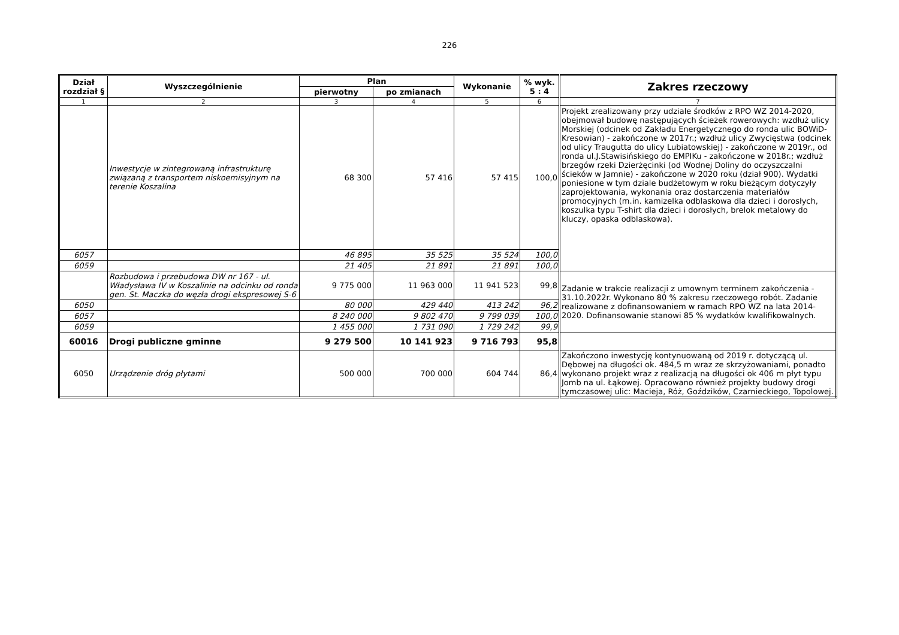226
| Dział rozdział § | Wyszczególnienie | Plan | | Wykonanie | % wyk. 5 : 4 | Zakres rzeczowy |
| --- | --- | --- | --- | --- | --- | --- |
| | | pierwotny | po zmianach | | | |
| 1 | 2 | 3 | 4 | 5 | 6 | 7 |
| | Inwestycje w zintegrowaną infrastrukturę związaną z transportem niskoemisyjnym na terenie Koszalina | 68 300 | 57 416 | 57 415 | 100,0 | Projekt zrealizowany przy udziale środków z RPO WZ 2014-2020, obejmował budowę następujących ścieżek rowerowych: wzdłuż ulicy Morskiej (odcinek od Zakładu Energetycznego do ronda ulic BOWiD-Kresowian) - zakończone w 2017r.; wzdłuż ulicy Zwycięstwa (odcinek od ulicy Traugutta do ulicy Lubiatowskiej) - zakończone w 2019r., od ronda ul.J.Stawisińskiego do EMPIKu - zakończone w 2018r.; wzdłuż brzegów rzeki Dzierżęcinki (od Wodnej Doliny do oczyszczalni ścieków w Jamnie) - zakończone w 2020 roku (dział 900). Wydatki poniesione w tym dziale budżetowym w roku bieżącym dotyczyły zaprojektowania, wykonania oraz dostarczenia materiałów promocyjnych (m.in. kamizelka odblaskowa dla dzieci i dorosłych, koszulka typu T-shirt dla dzieci i dorosłych, brelok metalowy do kluczy, opaska odblaskowa). |
| 6057 | | 46 895 | 35 525 | 35 524 | 100,0 | |
| 6059 | | 21 405 | 21 891 | 21 891 | 100,0 | |
| | Rozbudowa i przebudowa DW nr 167 - ul. Władysława IV w Koszalinie na odcinku od ronda gen. St. Maczka do węzła drogi ekspresowej S-6 | 9 775 000 | 11 963 000 | 11 941 523 | 99,8 | Zadanie w trakcie realizacji z umownym terminem zakończenia - 31.10.2022r. Wykonano 80 % zakresu rzeczowego robót. Zadanie realizowane z dofinansowaniem w ramach RPO WZ na lata 2014-2020. Dofinansowanie stanowi 85 % wydatków kwalifikowalnych. |
| 6050 | | 80 000 | 429 440 | 413 242 | 96,2 | |
| 6057 | | 8 240 000 | 9 802 470 | 9 799 039 | 100,0 | |
| 6059 | | 1 455 000 | 1 731 090 | 1 729 242 | 99,9 | |
| 60016 | Drogi publiczne gminne | 9 279 500 | 10 141 923 | 9 716 793 | 95,8 | |
| 6050 | Urządzenie dróg płytami | 500 000 | 700 000 | 604 744 | 86,4 | Zakończono inwestycję kontynuowaną od 2019 r. dotyczącą ul. Dębowej na długości ok. 484,5 m wraz ze skrzyżowaniami, ponadto wykonano projekt wraz z realizacją na długości ok 406 m płyt typu Jomb na ul. Łąkowej. Opracowano również projekty budowy drogi tymczasowej ulic: Macieja, Róż, Goździków, Czarnieckiego, Topolowej. |